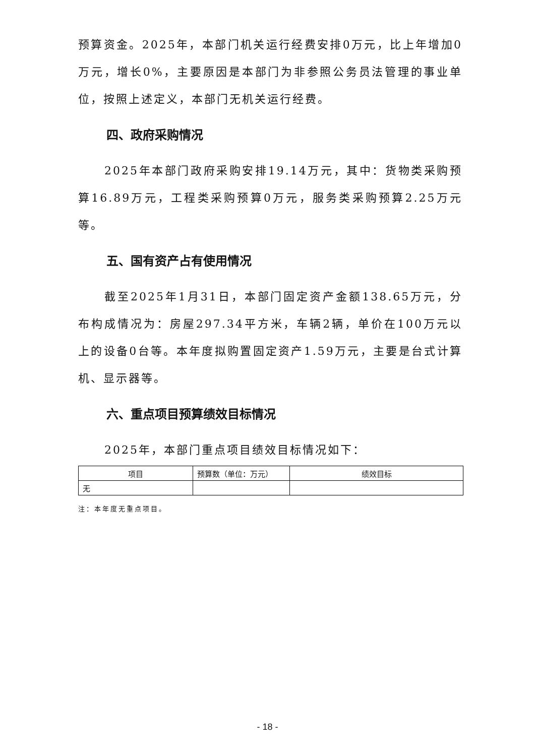预算资金。2025年，本部门机关运行经费安排0万元，比上年增加0万元，增长0%，主要原因是本部门为非参照公务员法管理的事业单位，按照上述定义，本部门无机关运行经费。
四、政府采购情况
2025年本部门政府采购安排19.14万元，其中：货物类采购预算16.89万元，工程类采购预算0万元，服务类采购预算2.25万元等。
五、国有资产占有使用情况
截至2025年1月31日，本部门固定资产金额138.65万元，分布构成情况为：房屋297.34平方米，车辆2辆，单价在100万元以上的设备0台等。本年度拟购置固定资产1.59万元，主要是台式计算机、显示器等。
六、重点项目预算绩效目标情况
2025年，本部门重点项目绩效目标情况如下：
| 项目 | 预算数（单位：万元） | 绩效目标 |
| --- | --- | --- |
| 无 | | |
注：本年度无重点项目。
- 18 -